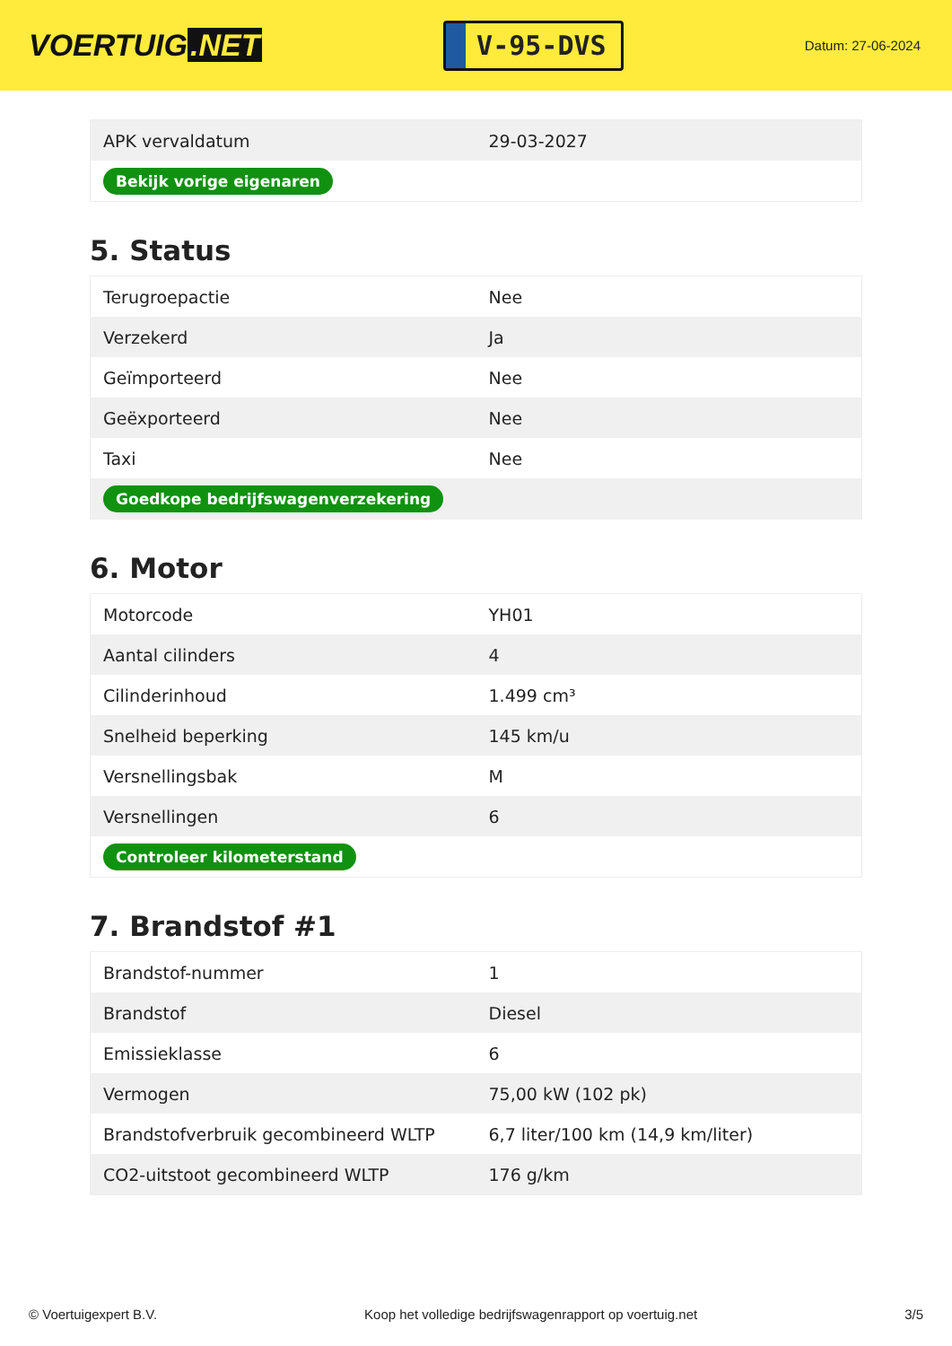VOERTUIG.NET
V-95-DVS
Datum: 27-06-2024
| APK vervaldatum | 29-03-2027 |
| Bekijk vorige eigenaren | |
5. Status
| Terugroepactie | Nee |
| Verzekerd | Ja |
| Geïmporteerd | Nee |
| Geëxporteerd | Nee |
| Taxi | Nee |
| Goedkope bedrijfswagenverzekering | |
6. Motor
| Motorcode | YH01 |
| Aantal cilinders | 4 |
| Cilinderinhoud | 1.499 cm³ |
| Snelheid beperking | 145 km/u |
| Versnellingsbak | M |
| Versnellingen | 6 |
| Controleer kilometerstand | |
7. Brandstof #1
| Brandstof-nummer | 1 |
| Brandstof | Diesel |
| Emissieklasse | 6 |
| Vermogen | 75,00 kW (102 pk) |
| Brandstofverbruik gecombineerd WLTP | 6,7 liter/100 km (14,9 km/liter) |
| CO2-uitstoot gecombineerd WLTP | 176 g/km |
© Voertuigexpert B.V. Koop het volledige bedrijfswagenrapport op voertuig.net 3/5